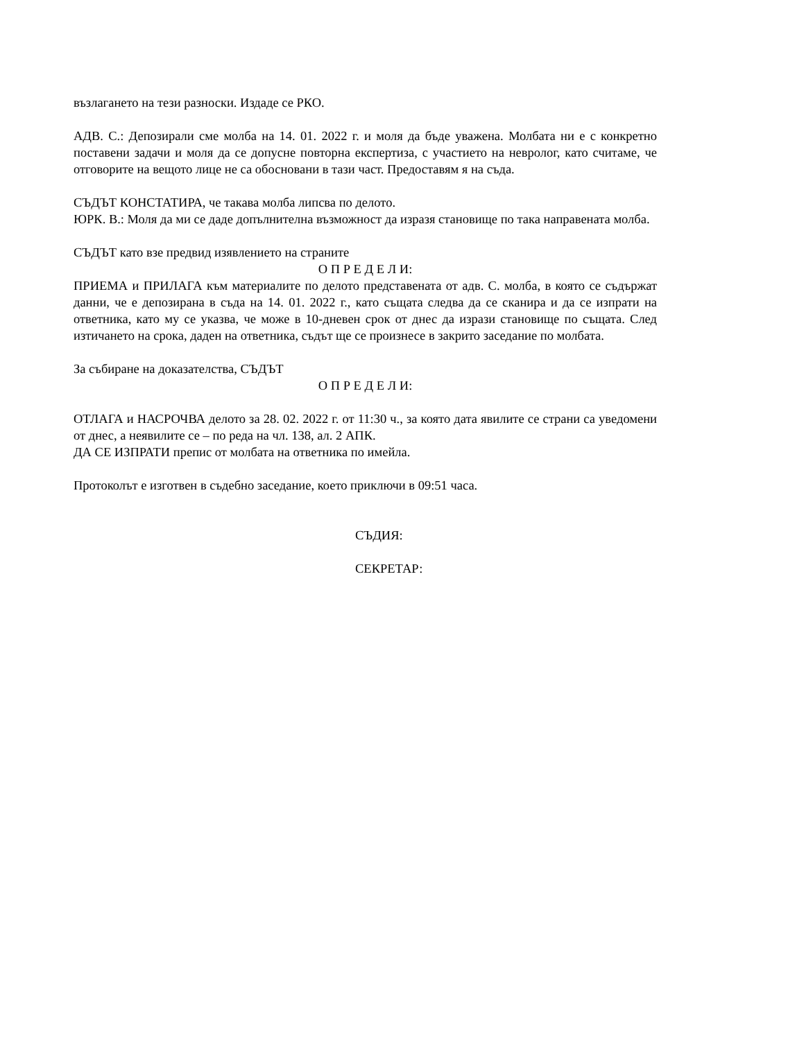възлагането на тези разноски. Издаде се РКО.
АДВ. С.: Депозирали сме молба на 14. 01. 2022 г. и моля да бъде уважена. Молбата ни е с конкретно поставени задачи и моля да се допусне повторна експертиза, с участието на невролог, като считаме, че отговорите на вещото лице не са обосновани в тази част. Предоставям я на съда.
СЪДЪТ КОНСТАТИРА, че такава молба липсва по делото.
ЮРК. В.: Моля да ми се даде допълнителна възможност да изразя становище по така направената молба.
СЪДЪТ като взе предвид изявлението на страните
О П Р Е Д Е Л И:
ПРИЕМА и ПРИЛАГА към материалите по делото представената от адв. С. молба, в която се съдържат данни, че е депозирана в съда на 14. 01. 2022 г., като същата следва да се сканира и да се изпрати на ответника, като му се указва, че може в 10-дневен срок от днес да изрази становище по същата. След изтичането на срока, даден на ответника, съдът ще се произнесе в закрито заседание по молбата.
За събиране на доказателства, СЪДЪТ
О П Р Е Д Е Л И:
ОТЛАГА и НАСРОЧВА делото за 28. 02. 2022 г. от 11:30 ч., за която дата явилите се страни са уведомени от днес, а неявилите се – по реда на чл. 138, ал. 2 АПК.
ДА СЕ ИЗПРАТИ препис от молбата на ответника по имейла.
Протоколът е изготвен в съдебно заседание, което приключи в 09:51 часа.
СЪДИЯ:
СЕКРЕТАР: